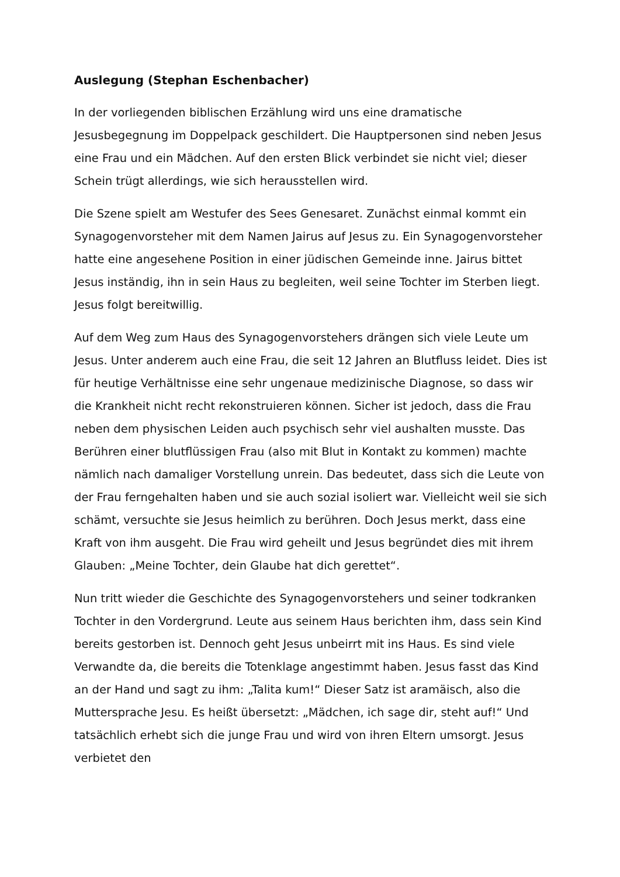Auslegung (Stephan Eschenbacher)
In der vorliegenden biblischen Erzählung wird uns eine dramatische Jesusbegegnung im Doppelpack geschildert. Die Hauptpersonen sind neben Jesus eine Frau und ein Mädchen. Auf den ersten Blick verbindet sie nicht viel; dieser Schein trügt allerdings, wie sich herausstellen wird.
Die Szene spielt am Westufer des Sees Genesaret. Zunächst einmal kommt ein Synagogenvorsteher mit dem Namen Jairus auf Jesus zu. Ein Synagogenvorsteher hatte eine angesehene Position in einer jüdischen Gemeinde inne. Jairus bittet Jesus inständig, ihn in sein Haus zu begleiten, weil seine Tochter im Sterben liegt. Jesus folgt bereitwillig.
Auf dem Weg zum Haus des Synagogenvorstehers drängen sich viele Leute um Jesus. Unter anderem auch eine Frau, die seit 12 Jahren an Blutfluss leidet. Dies ist für heutige Verhältnisse eine sehr ungenaue medizinische Diagnose, so dass wir die Krankheit nicht recht rekonstruieren können. Sicher ist jedoch, dass die Frau neben dem physischen Leiden auch psychisch sehr viel aushalten musste. Das Berühren einer blutflüssigen Frau (also mit Blut in Kontakt zu kommen) machte nämlich nach damaliger Vorstellung unrein. Das bedeutet, dass sich die Leute von der Frau ferngehalten haben und sie auch sozial isoliert war. Vielleicht weil sie sich schämt, versuchte sie Jesus heimlich zu berühren. Doch Jesus merkt, dass eine Kraft von ihm ausgeht. Die Frau wird geheilt und Jesus begründet dies mit ihrem Glauben: „Meine Tochter, dein Glaube hat dich gerettet“.
Nun tritt wieder die Geschichte des Synagogenvorstehers und seiner todkranken Tochter in den Vordergrund. Leute aus seinem Haus berichten ihm, dass sein Kind bereits gestorben ist. Dennoch geht Jesus unbeirrt mit ins Haus. Es sind viele Verwandte da, die bereits die Totenklage angestimmt haben. Jesus fasst das Kind an der Hand und sagt zu ihm: „Talita kum!“ Dieser Satz ist aramäisch, also die Muttersprache Jesu. Es heißt übersetzt: „Mädchen, ich sage dir, steht auf!“ Und tatsächlich erhebt sich die junge Frau und wird von ihren Eltern umsorgt. Jesus verbietet den